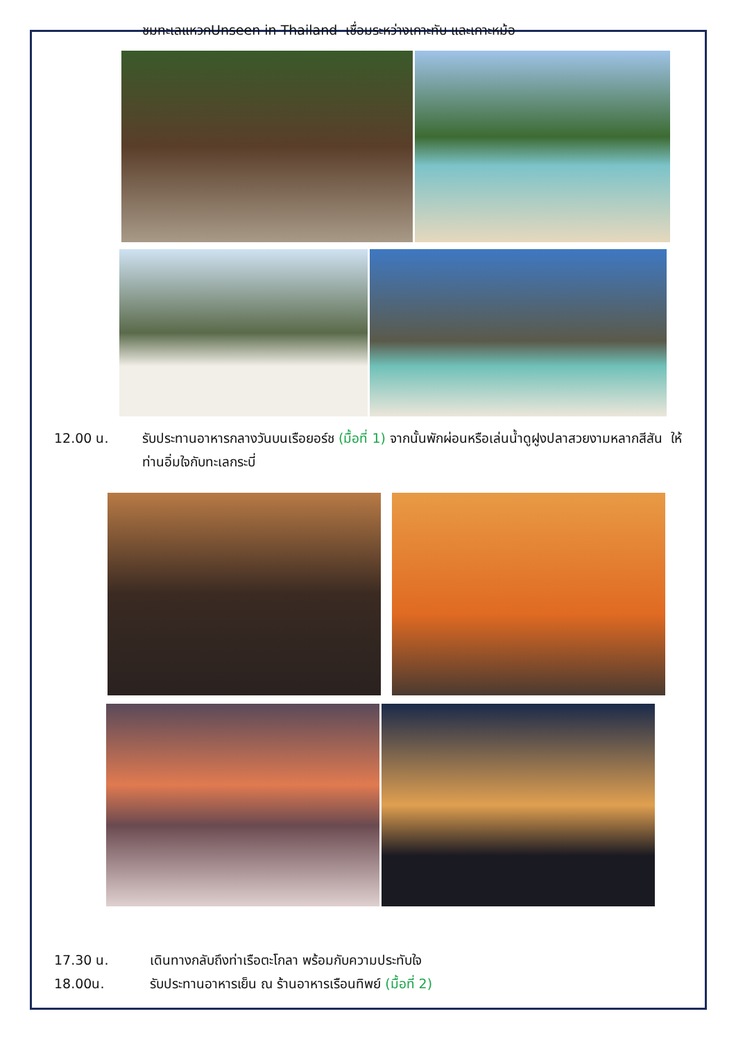ชมทะเลแหวกUnseen in Thailand เชื่อมระหว่างเกาะทับ และเกาะหม้อ
12.00 น. รับประทานอาหารกลางวันบนเรือยอร์ช (มื้อที่ 1) จากนั้นพักผ่อนหรือเล่นน้ำดูฝูงปลาสวยงามหลากสีสัน ให้ท่านอิ่มใจกับทะเลกระบี่
17.30 น. เดินทางกลับถึงท่าเรือตะโกลา พร้อมกับความประทับใจ
18.00น. รับประทานอาหารเย็น ณ ร้านอาหารเรือนทิพย์ (มื้อที่ 2)